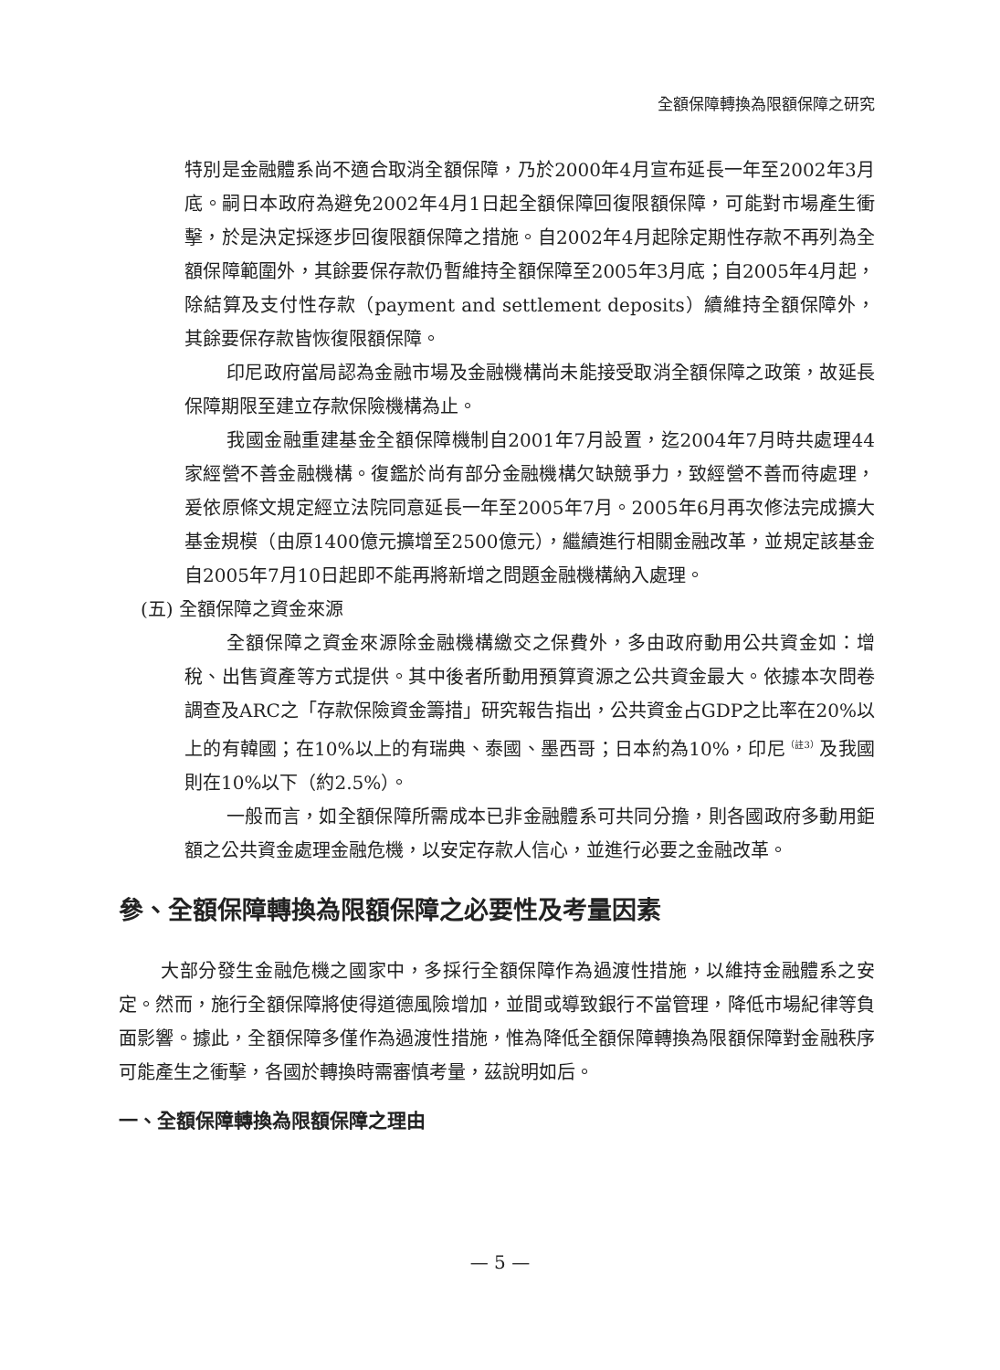全額保障轉換為限額保障之研究
特別是金融體系尚不適合取消全額保障，乃於2000年4月宣布延長一年至2002年3月底。嗣日本政府為避免2002年4月1日起全額保障回復限額保障，可能對市場產生衝擊，於是決定採逐步回復限額保障之措施。自2002年4月起除定期性存款不再列為全額保障範圍外，其餘要保存款仍暫維持全額保障至2005年3月底；自2005年4月起，除結算及支付性存款（payment and settlement deposits）續維持全額保障外，其餘要保存款皆恢復限額保障。
印尼政府當局認為金融市場及金融機構尚未能接受取消全額保障之政策，故延長保障期限至建立存款保險機構為止。
我國金融重建基金全額保障機制自2001年7月設置，迄2004年7月時共處理44家經營不善金融機構。復鑑於尚有部分金融機構欠缺競爭力，致經營不善而待處理，爰依原條文規定經立法院同意延長一年至2005年7月。2005年6月再次修法完成擴大基金規模（由原1400億元擴增至2500億元），繼續進行相關金融改革，並規定該基金自2005年7月10日起即不能再將新增之問題金融機構納入處理。
(五) 全額保障之資金來源
全額保障之資金來源除金融機構繳交之保費外，多由政府動用公共資金如：增稅、出售資產等方式提供。其中後者所動用預算資源之公共資金最大。依據本次問卷調查及ARC之「存款保險資金籌措」研究報告指出，公共資金占GDP之比率在20%以上的有韓國；在10%以上的有瑞典、泰國、墨西哥；日本約為10%，印尼<sup>（註3）</sup>及我國則在10%以下（約2.5%）。
一般而言，如全額保障所需成本已非金融體系可共同分擔，則各國政府多動用鉅額之公共資金處理金融危機，以安定存款人信心，並進行必要之金融改革。
參、全額保障轉換為限額保障之必要性及考量因素
大部分發生金融危機之國家中，多採行全額保障作為過渡性措施，以維持金融體系之安定。然而，施行全額保障將使得道德風險增加，並間或導致銀行不當管理，降低市場紀律等負面影響。據此，全額保障多僅作為過渡性措施，惟為降低全額保障轉換為限額保障對金融秩序可能產生之衝擊，各國於轉換時需審慎考量，茲說明如后。
一、全額保障轉換為限額保障之理由
— 5 —